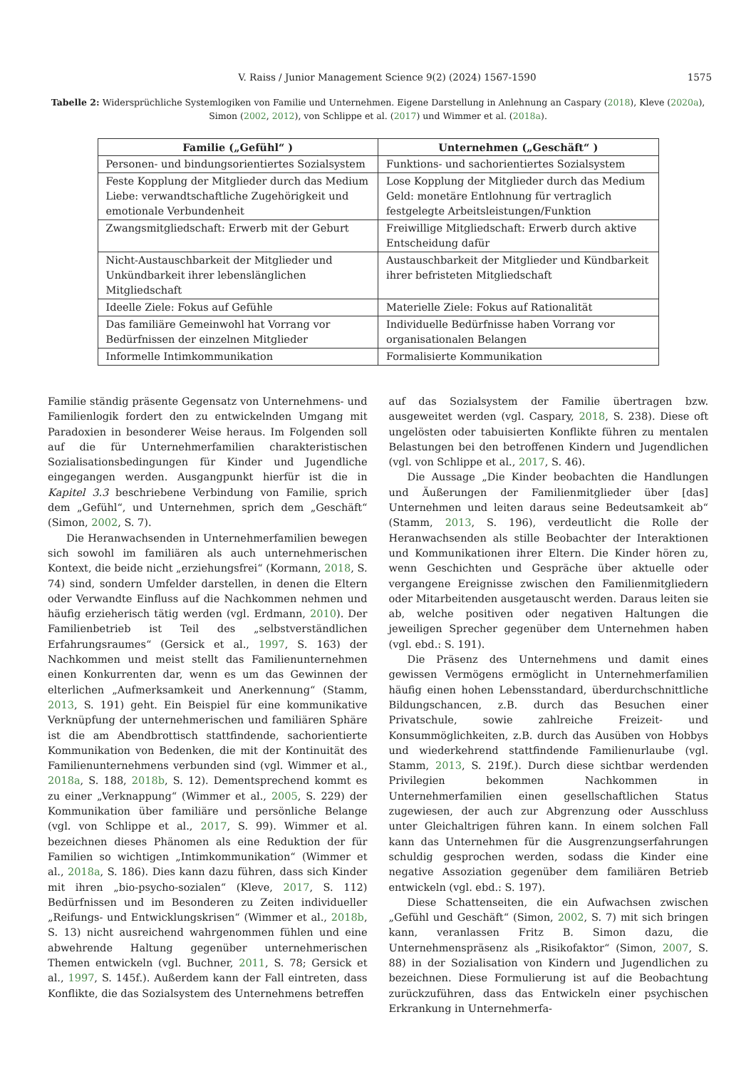V. Raiss / Junior Management Science 9(2) (2024) 1567-1590 1575
Tabelle 2: Widersprüchliche Systemlogiken von Familie und Unternehmen. Eigene Darstellung in Anlehnung an Caspary (2018), Kleve (2020a), Simon (2002, 2012), von Schlippe et al. (2017) und Wimmer et al. (2018a).
| Familie („Gefühl“ ) | Unternehmen („Geschäft“ ) |
| --- | --- |
| Personen- und bindungsorientiertes Sozialsystem | Funktions- und sachorientiertes Sozialsystem |
| Feste Kopplung der Mitglieder durch das Medium Liebe: verwandtschaftliche Zugehörigkeit und emotionale Verbundenheit | Lose Kopplung der Mitglieder durch das Medium Geld: monetäre Entlohnung für vertraglich festgelegte Arbeitsleistungen/Funktion |
| Zwangsmitgliedschaft: Erwerb mit der Geburt | Freiwillige Mitgliedschaft: Erwerb durch aktive Entscheidung dafür |
| Nicht-Austauschbarkeit der Mitglieder und Unkündbarkeit ihrer lebenslänglichen Mitgliedschaft | Austauschbarkeit der Mitglieder und Kündbarkeit ihrer befristeten Mitgliedschaft |
| Ideelle Ziele: Fokus auf Gefühle | Materielle Ziele: Fokus auf Rationalität |
| Das familiäre Gemeinwohl hat Vorrang vor Bedürfnissen der einzelnen Mitglieder | Individuelle Bedürfnisse haben Vorrang vor organisationalen Belangen |
| Informelle Intimkommunikation | Formalisierte Kommunikation |
Familie ständig präsente Gegensatz von Unternehmens- und Familienlogik fordert den zu entwickelnden Umgang mit Paradoxien in besonderer Weise heraus. Im Folgenden soll auf die für Unternehmerfamilien charakteristischen Sozialisationsbedingungen für Kinder und Jugendliche eingegangen werden. Ausgangpunkt hierfür ist die in Kapitel 3.3 beschriebene Verbindung von Familie, sprich dem „Gefühl“, und Unternehmen, sprich dem „Geschäft“ (Simon, 2002, S. 7).
Die Heranwachsenden in Unternehmerfamilien bewegen sich sowohl im familiären als auch unternehmerischen Kontext, die beide nicht „erziehungsfrei“ (Kormann, 2018, S. 74) sind, sondern Umfelder darstellen, in denen die Eltern oder Verwandte Einfluss auf die Nachkommen nehmen und häufig erzieherisch tätig werden (vgl. Erdmann, 2010). Der Familienbetrieb ist Teil des „selbstverständlichen Erfahrungsraumes“ (Gersick et al., 1997, S. 163) der Nachkommen und meist stellt das Familienunternehmen einen Konkurrenten dar, wenn es um das Gewinnen der elterlichen „Aufmerksamkeit und Anerkennung“ (Stamm, 2013, S. 191) geht. Ein Beispiel für eine kommunikative Verknüpfung der unternehmerischen und familiären Sphäre ist die am Abendbrottisch stattfindende, sachorientierte Kommunikation von Bedenken, die mit der Kontinuität des Familienunternehmens verbunden sind (vgl. Wimmer et al., 2018a, S. 188, 2018b, S. 12). Dementsprechend kommt es zu einer „Verknappung“ (Wimmer et al., 2005, S. 229) der Kommunikation über familiäre und persönliche Belange (vgl. von Schlippe et al., 2017, S. 99). Wimmer et al. bezeichnen dieses Phänomen als eine Reduktion der für Familien so wichtigen „Intimkommunikation“ (Wimmer et al., 2018a, S. 186). Dies kann dazu führen, dass sich Kinder mit ihren „bio-psycho-sozialen“ (Kleve, 2017, S. 112) Bedürfnissen und im Besonderen zu Zeiten individueller „Reifungs- und Entwicklungskrisen“ (Wimmer et al., 2018b, S. 13) nicht ausreichend wahrgenommen fühlen und eine abwehrende Haltung gegenüber unternehmerischen Themen entwickeln (vgl. Buchner, 2011, S. 78; Gersick et al., 1997, S. 145f.). Außerdem kann der Fall eintreten, dass Konflikte, die das Sozialsystem des Unternehmens betreffen
auf das Sozialsystem der Familie übertragen bzw. ausgeweitet werden (vgl. Caspary, 2018, S. 238). Diese oft ungelösten oder tabuisierten Konflikte führen zu mentalen Belastungen bei den betroffenen Kindern und Jugendlichen (vgl. von Schlippe et al., 2017, S. 46).
Die Aussage „Die Kinder beobachten die Handlungen und Äußerungen der Familienmitglieder über [das] Unternehmen und leiten daraus seine Bedeutsamkeit ab“ (Stamm, 2013, S. 196), verdeutlicht die Rolle der Heranwachsenden als stille Beobachter der Interaktionen und Kommunikationen ihrer Eltern. Die Kinder hören zu, wenn Geschichten und Gespräche über aktuelle oder vergangene Ereignisse zwischen den Familienmitgliedern oder Mitarbeitenden ausgetauscht werden. Daraus leiten sie ab, welche positiven oder negativen Haltungen die jeweiligen Sprecher gegenüber dem Unternehmen haben (vgl. ebd.: S. 191).
Die Präsenz des Unternehmens und damit eines gewissen Vermögens ermöglicht in Unternehmerfamilien häufig einen hohen Lebensstandard, überdurchschnittliche Bildungschancen, z.B. durch das Besuchen einer Privatschule, sowie zahlreiche Freizeit- und Konsummöglichkeiten, z.B. durch das Ausüben von Hobbys und wiederkehrend stattfindende Familienurlaube (vgl. Stamm, 2013, S. 219f.). Durch diese sichtbar werdenden Privilegien bekommen Nachkommen in Unternehmerfamilien einen gesellschaftlichen Status zugewiesen, der auch zur Abgrenzung oder Ausschluss unter Gleichaltrigen führen kann. In einem solchen Fall kann das Unternehmen für die Ausgrenzungserfahrungen schuldig gesprochen werden, sodass die Kinder eine negative Assoziation gegenüber dem familiären Betrieb entwickeln (vgl. ebd.: S. 197).
Diese Schattenseiten, die ein Aufwachsen zwischen „Gefühl und Geschäft“ (Simon, 2002, S. 7) mit sich bringen kann, veranlassen Fritz B. Simon dazu, die Unternehmenspräsenz als „Risikofaktor“ (Simon, 2007, S. 88) in der Sozialisation von Kindern und Jugendlichen zu bezeichnen. Diese Formulierung ist auf die Beobachtung zurückzuführen, dass das Entwickeln einer psychischen Erkrankung in Unternehmerfa-